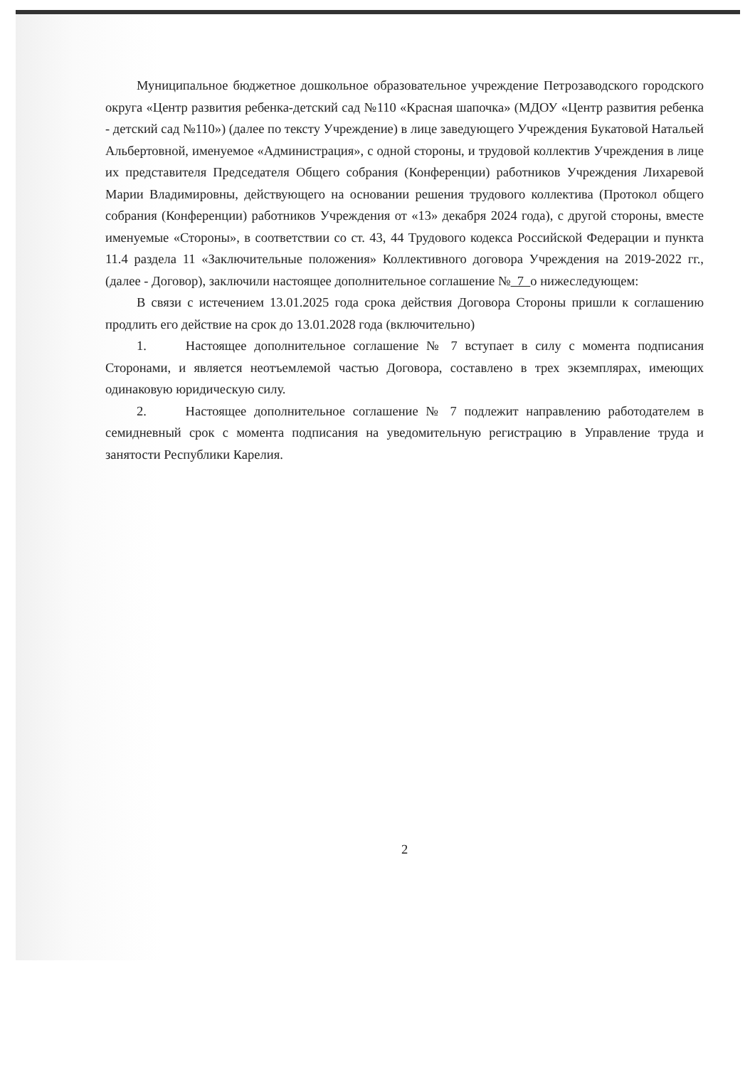Муниципальное бюджетное дошкольное образовательное учреждение Петрозаводского городского округа «Центр развития ребенка-детский сад №110 «Красная шапочка» (МДОУ «Центр развития ребенка - детский сад №110») (далее по тексту Учреждение) в лице заведующего Учреждения Букатовой Натальей Альбертовной, именуемое «Администрация», с одной стороны, и трудовой коллектив Учреждения в лице их представителя Председателя Общего собрания (Конференции) работников Учреждения Лихаревой Марии Владимировны, действующего на основании решения трудового коллектива (Протокол общего собрания (Конференции) работников Учреждения от «13» декабря 2024 года), с другой стороны, вместе именуемые «Стороны», в соответствии со ст. 43, 44 Трудового кодекса Российской Федерации и пункта 11.4 раздела 11 «Заключительные положения» Коллективного договора Учреждения на 2019-2022 гг., (далее - Договор), заключили настоящее дополнительное соглашение № 7 о нижеследующем:
В связи с истечением 13.01.2025 года срока действия Договора Стороны пришли к соглашению продлить его действие на срок до 13.01.2028 года (включительно)
1. Настоящее дополнительное соглашение № 7 вступает в силу с момента подписания Сторонами, и является неотъемлемой частью Договора, составлено в трех экземплярах, имеющих одинаковую юридическую силу.
2. Настоящее дополнительное соглашение № 7 подлежит направлению работодателем в семидневный срок с момента подписания на уведомительную регистрацию в Управление труда и занятости Республики Карелия.
2